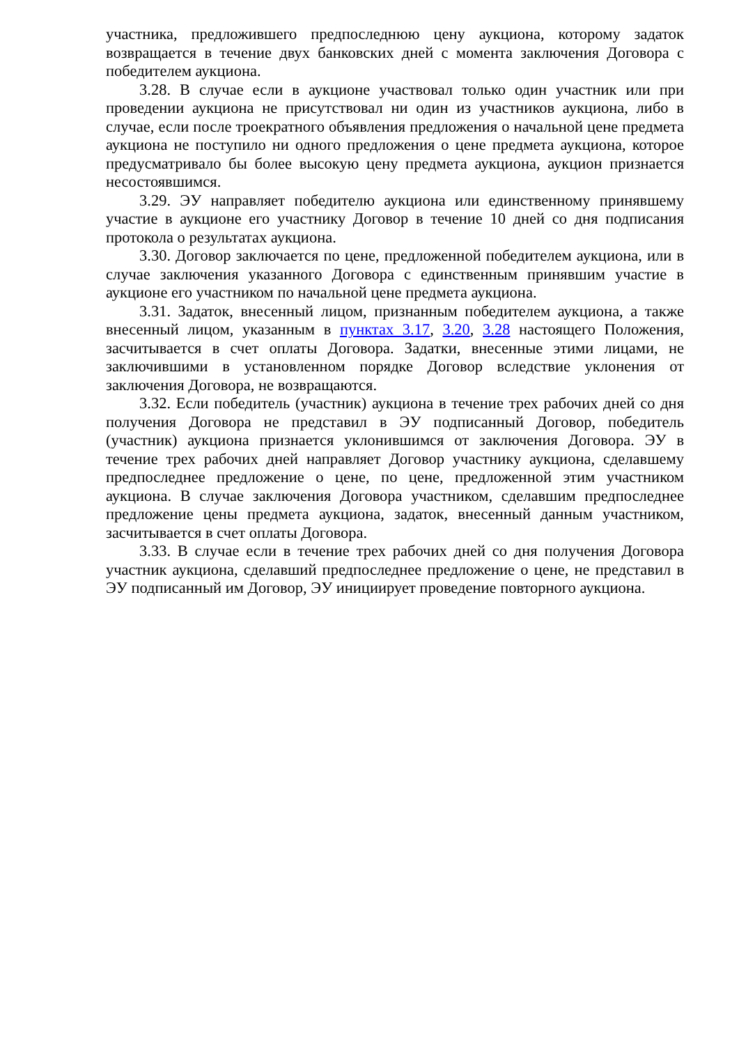участника, предложившего предпоследнюю цену аукциона, которому задаток возвращается в течение двух банковских дней с момента заключения Договора с победителем аукциона.
3.28. В случае если в аукционе участвовал только один участник или при проведении аукциона не присутствовал ни один из участников аукциона, либо в случае, если после троекратного объявления предложения о начальной цене предмета аукциона не поступило ни одного предложения о цене предмета аукциона, которое предусматривало бы более высокую цену предмета аукциона, аукцион признается несостоявшимся.
3.29. ЭУ направляет победителю аукциона или единственному принявшему участие в аукционе его участнику Договор в течение 10 дней со дня подписания протокола о результатах аукциона.
3.30. Договор заключается по цене, предложенной победителем аукциона, или в случае заключения указанного Договора с единственным принявшим участие в аукционе его участником по начальной цене предмета аукциона.
3.31. Задаток, внесенный лицом, признанным победителем аукциона, а также внесенный лицом, указанным в пунктах 3.17, 3.20, 3.28 настоящего Положения, засчитывается в счет оплаты Договора. Задатки, внесенные этими лицами, не заключившими в установленном порядке Договор вследствие уклонения от заключения Договора, не возвращаются.
3.32. Если победитель (участник) аукциона в течение трех рабочих дней со дня получения Договора не представил в ЭУ подписанный Договор, победитель (участник) аукциона признается уклонившимся от заключения Договора. ЭУ в течение трех рабочих дней направляет Договор участнику аукциона, сделавшему предпоследнее предложение о цене, по цене, предложенной этим участником аукциона. В случае заключения Договора участником, сделавшим предпоследнее предложение цены предмета аукциона, задаток, внесенный данным участником, засчитывается в счет оплаты Договора.
3.33. В случае если в течение трех рабочих дней со дня получения Договора участник аукциона, сделавший предпоследнее предложение о цене, не представил в ЭУ подписанный им Договор, ЭУ инициирует проведение повторного аукциона.